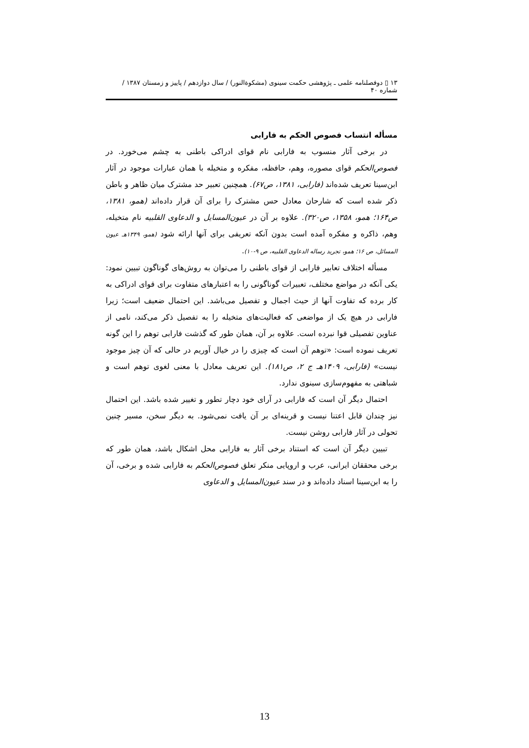۱۳ ▯ دوفصلنامه علمی ـ پژوهشی حکمت سینوی (مشکوةالنور) / سال دوازدهم / پاییز و زمستان ۱۳۸۷ / شماره ۴۰
مسأله انتساب فصوص الحکم به فارابی
در برخی آثار منسوب به فارابی نام قوای ادراکی باطنی به چشم می‌خورد. در فصوص‌الحکم قوای مصوره، وهم، حافظه، مفکره و متخیله با همان عبارات موجود در آثار ابن‌سینا تعریف شده‌اند (فارابی، ۱۳۸۱، ص۶۷). همچنین تعبیر حد مشترک میان ظاهر و باطن ذکر شده است که شارحان معادل حس مشترک را برای آن قرار داده‌اند (همو، ۱۳۸۱، ص۱۶۴؛ همو، ۱۳۵۸، ص۳۲۰). علاوه بر آن در عیون‌المسایل و الدعاوی القلبیه نام متخیله، وهم، ذاکره و مفکره آمده است بدون آنکه تعریفی برای آنها ارائه شود (همو، ۱۳۴۹هـ عیون المسائل، ص ۱۶؛ همو، تجرید رساله الدعاوی القلبیه، ص ۹-۱۰).
مسأله اختلاف تعابیر فارابی از قوای باطنی را می‌توان به روش‌های گوناگون تبیین نمود: یکی آنکه در مواضع مختلف، تعبیرات گوناگونی را به اعتبارهای متفاوت برای قوای ادراکی به کار برده که تفاوت آنها از حیث اجمال و تفصیل می‌باشد. این احتمال ضعیف است؛ زیرا فارابی در هیچ یک از مواضعی که فعالیت‌های متخیله را به تفصیل ذکر می‌کند، نامی از عناوین تفصیلی قوا نبرده است. علاوه بر آن، همان طور که گذشت فارابی توهم را این گونه تعریف نموده است: «توهم آن است که چیزی را در خیال آوریم در حالی که آن چیز موجود نیست» (فارابی، ۱۴۰۹هـ ج ۲، ص۱۸۱). این تعریف معادل با معنی لغوی توهم است و شباهتی به مفهوم‌سازی سینوی ندارد.
احتمال دیگر آن است که فارابی در آرای خود دچار تطور و تغییر شده باشد. این احتمال نیز چندان قابل اعتنا نیست و قرینه‌ای بر آن یافت نمی‌شود. به دیگر سخن، مسیر چنین تحولی در آثار فارابی روشن نیست.
تبیین دیگر آن است که استناد برخی آثار به فارابی محل اشکال باشد، همان طور که برخی محققان ایرانی، عرب و اروپایی منکر تعلق فصوص‌الحکم به فارابی شده و برخی، آن را به ابن‌سینا اسناد داده‌اند و در سند عیون‌المسایل و الدعاوی
13